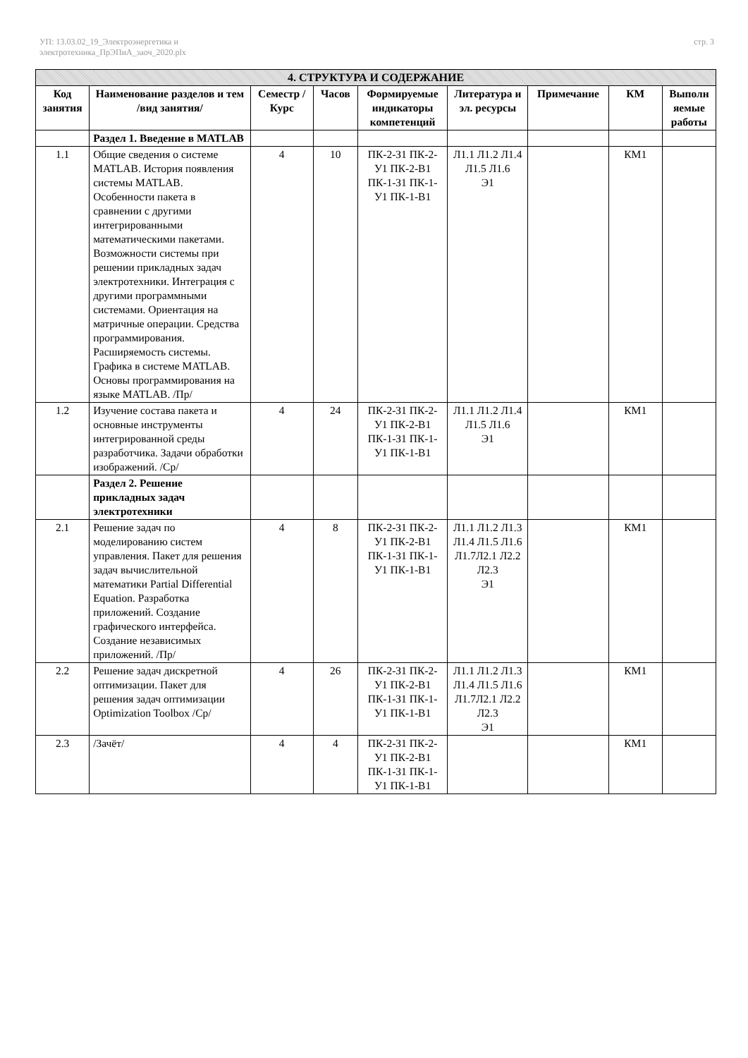УП: 13.03.02_19_Электроэнергетика и
электротехника_ПрЭПиА_заоч_2020.plx
стр. 3
| 4. СТРУКТУРА И СОДЕРЖАНИЕ | | | | | | | | |
| --- | --- | --- | --- | --- | --- | --- | --- | --- |
| Код занятия | Наименование разделов и тем /вид занятия/ | Семестр / Курс | Часов | Формируемые индикаторы компетенций | Литература и эл. ресурсы | Примечание | КМ | Выполн яемые работы |
| | Раздел 1. Введение в MATLAB | | | | | | | |
| 1.1 | Общие сведения о системе MATLAB. История появления системы MATLAB. Особенности пакета в сравнении с другими интегрированными математическими пакетами. Возможности системы при решении прикладных задач электротехники. Интеграция с другими программными системами. Ориентация на матричные операции. Средства программирования. Расширяемость системы. Графика в системе MATLAB. Основы программирования на языке MATLAB. /Пр/ | 4 | 10 | ПК-2-З1 ПК-2-У1 ПК-2-В1 ПК-1-З1 ПК-1-У1 ПК-1-В1 | Л1.1 Л1.2 Л1.4 Л1.5 Л1.6 Э1 | | КМ1 | |
| 1.2 | Изучение состава пакета и основные инструменты интегрированной среды разработчика. Задачи обработки изображений. /Ср/ | 4 | 24 | ПК-2-З1 ПК-2-У1 ПК-2-В1 ПК-1-З1 ПК-1-У1 ПК-1-В1 | Л1.1 Л1.2 Л1.4 Л1.5 Л1.6 Э1 | | КМ1 | |
| | Раздел 2. Решение прикладных задач электротехники | | | | | | | |
| 2.1 | Решение задач по моделированию систем управления. Пакет для решения задач вычислительной математики Partial Differential Equation. Разработка приложений. Создание графического интерфейса. Создание независимых приложений. /Пр/ | 4 | 8 | ПК-2-З1 ПК-2-У1 ПК-2-В1 ПК-1-З1 ПК-1-У1 ПК-1-В1 | Л1.1 Л1.2 Л1.3 Л1.4 Л1.5 Л1.6 Л1.7Л2.1 Л2.2 Л2.3 Э1 | | КМ1 | |
| 2.2 | Решение задач дискретной оптимизации. Пакет для решения задач оптимизации Optimization Toolbox /Ср/ | 4 | 26 | ПК-2-З1 ПК-2-У1 ПК-2-В1 ПК-1-З1 ПК-1-У1 ПК-1-В1 | Л1.1 Л1.2 Л1.3 Л1.4 Л1.5 Л1.6 Л1.7Л2.1 Л2.2 Л2.3 Э1 | | КМ1 | |
| 2.3 | /Зачёт/ | 4 | 4 | ПК-2-З1 ПК-2-У1 ПК-2-В1 ПК-1-З1 ПК-1-У1 ПК-1-В1 | | | КМ1 | |